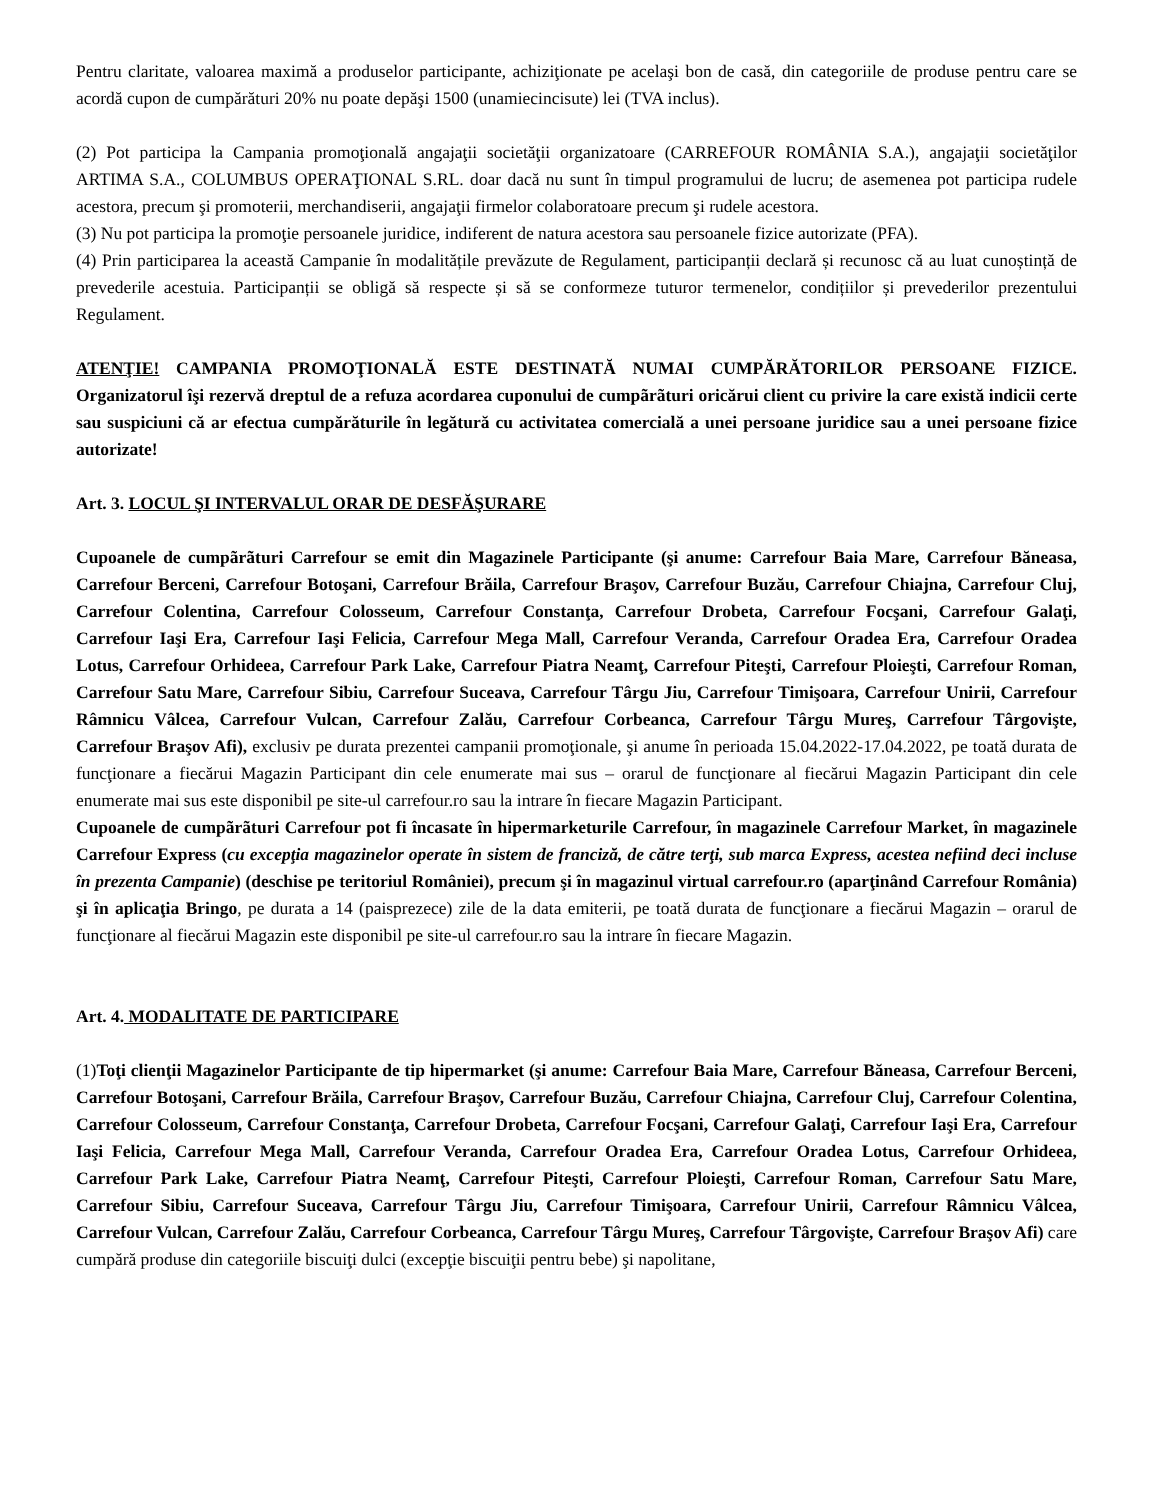Pentru claritate, valoarea maximă a produselor participante, achiziţionate pe acelaşi bon de casă, din categoriile de produse pentru care se acordă cupon de cumpărături 20% nu poate depăşi 1500 (unamiecincisute) lei (TVA inclus).
(2) Pot participa la Campania promoţională angajaţii societăţii organizatoare (CARREFOUR ROMÂNIA S.A.), angajaţii societăţilor ARTIMA S.A., COLUMBUS OPERAŢIONAL S.RL. doar dacă nu sunt în timpul programului de lucru; de asemenea pot participa rudele acestora, precum şi promoterii, merchandiserii, angajaţii firmelor colaboratoare precum şi rudele acestora.
(3) Nu pot participa la promoţie persoanele juridice, indiferent de natura acestora sau persoanele fizice autorizate (PFA).
(4) Prin participarea la această Campanie în modalitățile prevăzute de Regulament, participanții declară și recunosc că au luat cunoștință de prevederile acestuia. Participanții se obligă să respecte și să se conformeze tuturor termenelor, condițiilor și prevederilor prezentului Regulament.
ATENŢIE! CAMPANIA PROMOŢIONALĂ ESTE DESTINATĂ NUMAI CUMPĂRĂTORILOR PERSOANE FIZICE. Organizatorul îşi rezervă dreptul de a refuza acordarea cuponului de cumpãrãturi oricărui client cu privire la care există indicii certe sau suspiciuni că ar efectua cumpărăturile în legătură cu activitatea comercială a unei persoane juridice sau a unei persoane fizice autorizate!
Art. 3. LOCUL ŞI INTERVALUL ORAR DE DESFĂŞURARE
Cupoanele de cumpãrãturi Carrefour se emit din Magazinele Participante (şi anume: Carrefour Baia Mare, Carrefour Băneasa, Carrefour Berceni, Carrefour Botoşani, Carrefour Brăila, Carrefour Braşov, Carrefour Buzău, Carrefour Chiajna, Carrefour Cluj, Carrefour Colentina, Carrefour Colosseum, Carrefour Constanţa, Carrefour Drobeta, Carrefour Focşani, Carrefour Galaţi, Carrefour Iaşi Era, Carrefour Iaşi Felicia, Carrefour Mega Mall, Carrefour Veranda, Carrefour Oradea Era, Carrefour Oradea Lotus, Carrefour Orhideea, Carrefour Park Lake, Carrefour Piatra Neamţ, Carrefour Piteşti, Carrefour Ploieşti, Carrefour Roman, Carrefour Satu Mare, Carrefour Sibiu, Carrefour Suceava, Carrefour Târgu Jiu, Carrefour Timişoara, Carrefour Unirii, Carrefour Râmnicu Vâlcea, Carrefour Vulcan, Carrefour Zalău, Carrefour Corbeanca, Carrefour Târgu Mureş, Carrefour Târgovişte, Carrefour Braşov Afi), exclusiv pe durata prezentei campanii promoţionale, şi anume în perioada 15.04.2022-17.04.2022, pe toată durata de funcţionare a fiecărui Magazin Participant din cele enumerate mai sus – orarul de funcţionare al fiecărui Magazin Participant din cele enumerate mai sus este disponibil pe site-ul carrefour.ro sau la intrare în fiecare Magazin Participant.
Cupoanele de cumpãrãturi Carrefour pot fi încasate în hipermarketurile Carrefour, în magazinele Carrefour Market, în magazinele Carrefour Express (cu excepţia magazinelor operate în sistem de franciză, de către terţi, sub marca Express, acestea nefiind deci incluse în prezenta Campanie) (deschise pe teritoriul României), precum şi în magazinul virtual carrefour.ro (aparţinând Carrefour România) şi în aplicaţia Bringo, pe durata a 14 (paisprezece) zile de la data emiterii, pe toată durata de funcţionare a fiecărui Magazin – orarul de funcţionare al fiecărui Magazin este disponibil pe site-ul carrefour.ro sau la intrare în fiecare Magazin.
Art. 4. MODALITATE DE PARTICIPARE
(1)Toţi clienţii Magazinelor Participante de tip hipermarket (şi anume: Carrefour Baia Mare, Carrefour Băneasa, Carrefour Berceni, Carrefour Botoşani, Carrefour Brăila, Carrefour Braşov, Carrefour Buzău, Carrefour Chiajna, Carrefour Cluj, Carrefour Colentina, Carrefour Colosseum, Carrefour Constanţa, Carrefour Drobeta, Carrefour Focşani, Carrefour Galaţi, Carrefour Iaşi Era, Carrefour Iaşi Felicia, Carrefour Mega Mall, Carrefour Veranda, Carrefour Oradea Era, Carrefour Oradea Lotus, Carrefour Orhideea, Carrefour Park Lake, Carrefour Piatra Neamţ, Carrefour Piteşti, Carrefour Ploieşti, Carrefour Roman, Carrefour Satu Mare, Carrefour Sibiu, Carrefour Suceava, Carrefour Târgu Jiu, Carrefour Timişoara, Carrefour Unirii, Carrefour Râmnicu Vâlcea, Carrefour Vulcan, Carrefour Zalău, Carrefour Corbeanca, Carrefour Târgu Mureş, Carrefour Târgovişte, Carrefour Braşov Afi) care cumpără produse din categoriile biscuiţi dulci (excepţie biscuiţii pentru bebe) şi napolitane,